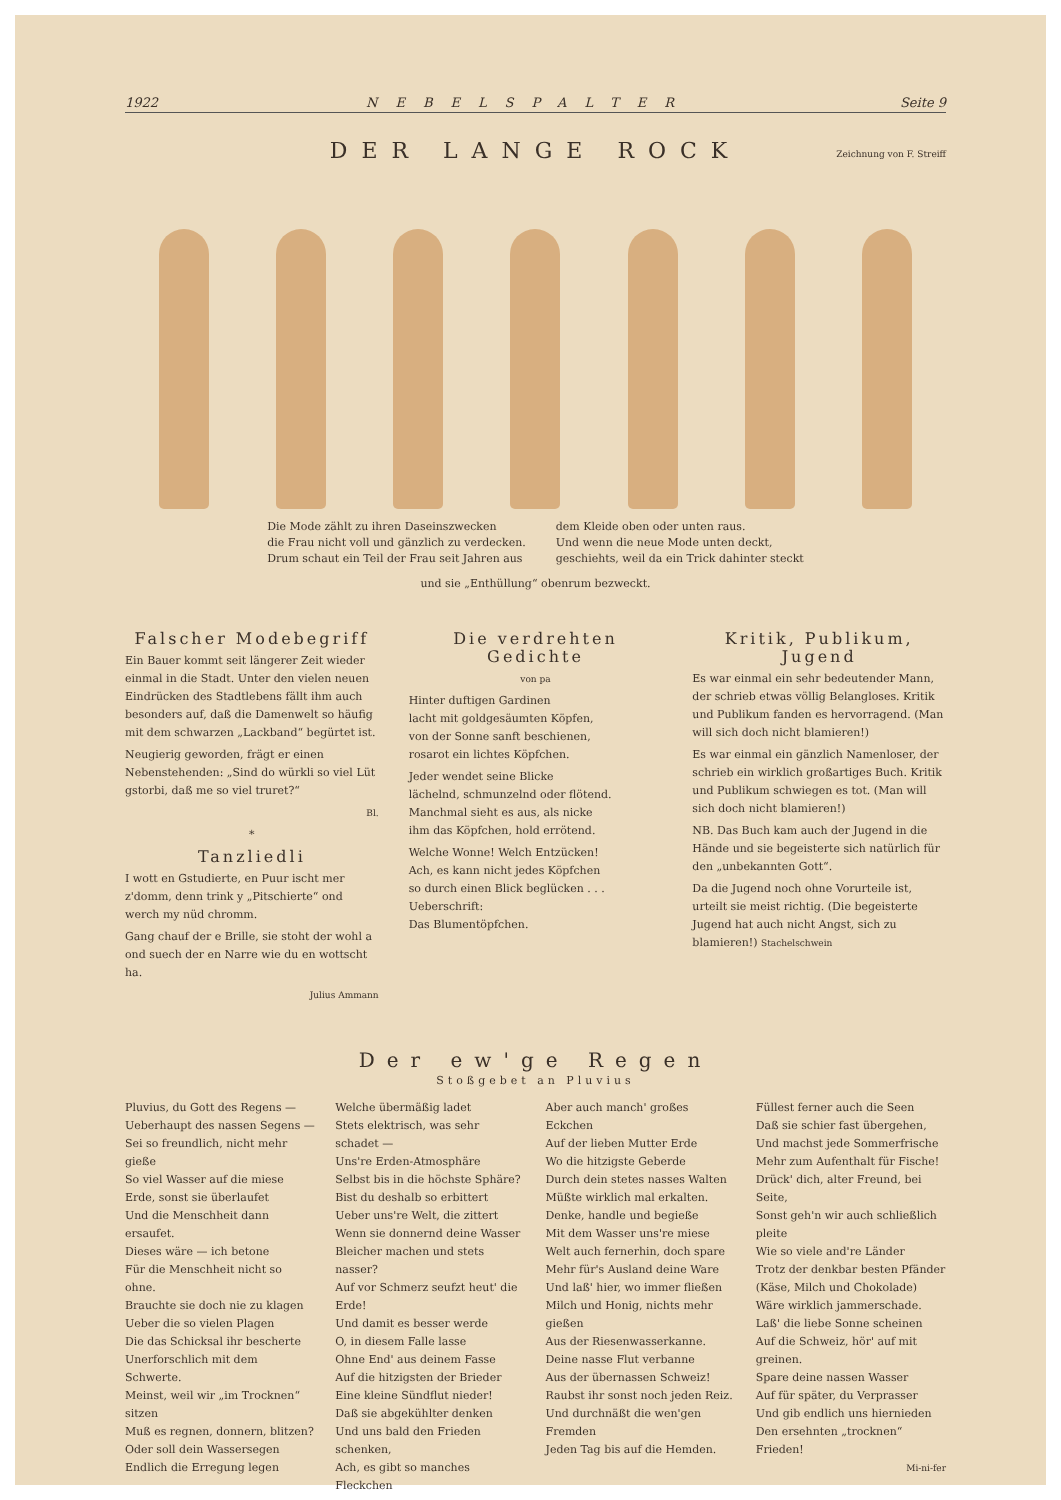1922 NEBELSPALTER Seite 9
DER LANGE ROCK
Zeichnung von F. Streiff
Die Mode zählt zu ihren Daseinszwecken
die Frau nicht voll und gänzlich zu verdecken.
Drum schaut ein Teil der Frau seit Jahren aus
dem Kleide oben oder unten raus.
Und wenn die neue Mode unten deckt,
geschiehts, weil da ein Trick dahinter steckt
und sie „Enthüllung“ obenrum bezweckt.
Falscher Modebegriff
Ein Bauer kommt seit längerer Zeit wieder einmal in die Stadt. Unter den vielen neuen Eindrücken des Stadtlebens fällt ihm auch besonders auf, daß die Damenwelt so häufig mit dem schwarzen „Lackband“ begürtet ist.
Neugierig geworden, frägt er einen Nebenstehenden: „Sind do würkli so viel Lüt gstorbi, daß me so viel truret?“
Bl.
*
Tanzliedli
I wott en Gstudierte, en Puur ischt mer z'domm, denn trink y „Pitschierte“ ond werch my nüd chromm.
Gang chauf der e Brille, sie stoht der wohl a ond suech der en Narre wie du en wottscht ha.
Julius Ammann
Die verdrehten Gedichte
von pa
Hinter duftigen Gardinen
lacht mit goldgesäumten Köpfen,
von der Sonne sanft beschienen,
rosarot ein lichtes Köpfchen.
Jeder wendet seine Blicke
lächelnd, schmunzelnd oder flötend.
Manchmal sieht es aus, als nicke
ihm das Köpfchen, hold errötend.
Welche Wonne! Welch Entzücken!
Ach, es kann nicht jedes Köpfchen
so durch einen Blick beglücken . . .
Ueberschrift:
Das Blumentöpfchen.
Kritik, Publikum, Jugend
Es war einmal ein sehr bedeutender Mann, der schrieb etwas völlig Belangloses. Kritik und Publikum fanden es hervorragend. (Man will sich doch nicht blamieren!)
Es war einmal ein gänzlich Namenloser, der schrieb ein wirklich großartiges Buch. Kritik und Publikum schwiegen es tot. (Man will sich doch nicht blamieren!)
NB. Das Buch kam auch der Jugend in die Hände und sie begeisterte sich natürlich für den „unbekannten Gott“.
Da die Jugend noch ohne Vorurteile ist, urteilt sie meist richtig. (Die begeisterte Jugend hat auch nicht Angst, sich zu blamieren!) Stachelschwein
Der ew'ge Regen
Stoßgebet an Pluvius
Pluvius, du Gott des Regens —
Ueberhaupt des nassen Segens —
Sei so freundlich, nicht mehr gieße
So viel Wasser auf die miese
Erde, sonst sie überlaufet
Und die Menschheit dann ersaufet.
Dieses wäre — ich betone
Für die Menschheit nicht so ohne.
Brauchte sie doch nie zu klagen
Ueber die so vielen Plagen
Die das Schicksal ihr bescherte
Unerforschlich mit dem Schwerte.
Meinst, weil wir „im Trocknen“ sitzen
Muß es regnen, donnern, blitzen?
Oder soll dein Wassersegen
Endlich die Erregung legen
Welche übermäßig ladet
Stets elektrisch, was sehr schadet —
Uns're Erden-Atmosphäre
Selbst bis in die höchste Sphäre?
Bist du deshalb so erbittert
Ueber uns're Welt, die zittert
Wenn sie donnernd deine Wasser
Bleicher machen und stets nasser?
Auf vor Schmerz seufzt heut' die Erde!
Und damit es besser werde
O, in diesem Falle lasse
Ohne End' aus deinem Fasse
Auf die hitzigsten der Brieder
Eine kleine Sündflut nieder!
Daß sie abgekühlter denken
Und uns bald den Frieden schenken,
Ach, es gibt so manches Fleckchen
Aber auch manch' großes Eckchen
Auf der lieben Mutter Erde
Wo die hitzigste Geberde
Durch dein stetes nasses Walten
Müßte wirklich mal erkalten.
Denke, handle und begieße
Mit dem Wasser uns're miese
Welt auch fernerhin, doch spare
Mehr für's Ausland deine Ware
Und laß' hier, wo immer fließen
Milch und Honig, nichts mehr gießen
Aus der Riesenwasserkanne.
Deine nasse Flut verbanne
Aus der übernassen Schweiz!
Raubst ihr sonst noch jeden Reiz.
Und durchnäßt die wen'gen Fremden
Jeden Tag bis auf die Hemden.
Füllest ferner auch die Seen
Daß sie schier fast übergehen,
Und machst jede Sommerfrische
Mehr zum Aufenthalt für Fische!
Drück' dich, alter Freund, bei Seite,
Sonst geh'n wir auch schließlich pleite
Wie so viele and're Länder
Trotz der denkbar besten Pfänder
(Käse, Milch und Chokolade)
Wäre wirklich jammerschade.
Laß' die liebe Sonne scheinen
Auf die Schweiz, hör' auf mit greinen.
Spare deine nassen Wasser
Auf für später, du Verprasser
Und gib endlich uns hiernieden
Den ersehnten „trocknen“ Frieden!
Mi-ni-fer